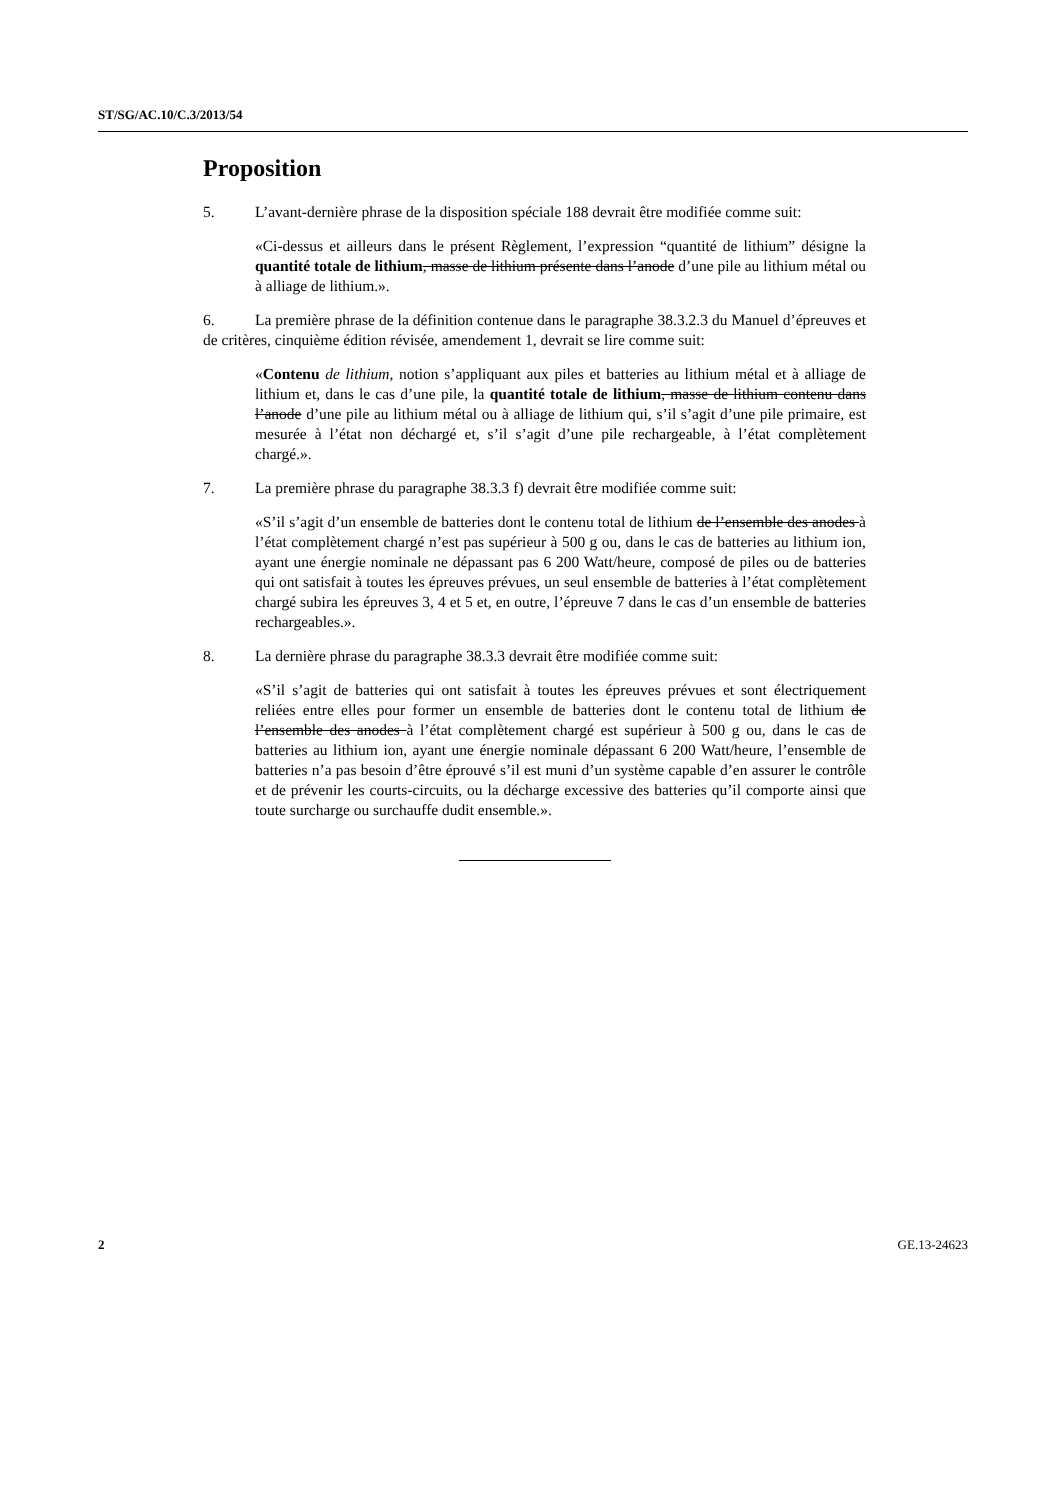ST/SG/AC.10/C.3/2013/54
Proposition
5. L’avant-dernière phrase de la disposition spéciale 188 devrait être modifiée comme suit:
«Ci-dessus et ailleurs dans le présent Règlement, l’expression “quantité de lithium” désigne la quantité totale de lithium, masse de lithium présente dans l’anode d’une pile au lithium métal ou à alliage de lithium.».
6. La première phrase de la définition contenue dans le paragraphe 38.3.2.3 du Manuel d’épreuves et de critères, cinquième édition révisée, amendement 1, devrait se lire comme suit:
«Contenu de lithium, notion s’appliquant aux piles et batteries au lithium métal et à alliage de lithium et, dans le cas d’une pile, la quantité totale de lithium, masse de lithium contenu dans l’anode d’une pile au lithium métal ou à alliage de lithium qui, s’il s’agit d’une pile primaire, est mesurée à l’état non déchargé et, s’il s’agit d’une pile rechargeable, à l’état complètement chargé.».
7. La première phrase du paragraphe 38.3.3 f) devrait être modifiée comme suit:
«S’il s’agit d’un ensemble de batteries dont le contenu total de lithium de l’ensemble des anodes à l’état complètement chargé n’est pas supérieur à 500 g ou, dans le cas de batteries au lithium ion, ayant une énergie nominale ne dépassant pas 6 200 Watt/heure, composé de piles ou de batteries qui ont satisfait à toutes les épreuves prévues, un seul ensemble de batteries à l’état complètement chargé subira les épreuves 3, 4 et 5 et, en outre, l’épreuve 7 dans le cas d’un ensemble de batteries rechargeables.».
8. La dernière phrase du paragraphe 38.3.3 devrait être modifiée comme suit:
«S’il s’agit de batteries qui ont satisfait à toutes les épreuves prévues et sont électriquement reliées entre elles pour former un ensemble de batteries dont le contenu total de lithium de l’ensemble des anodes à l’état complètement chargé est supérieur à 500 g ou, dans le cas de batteries au lithium ion, ayant une énergie nominale dépassant 6 200 Watt/heure, l’ensemble de batteries n’a pas besoin d’être éprouvé s’il est muni d’un système capable d’en assurer le contrôle et de prévenir les courts-circuits, ou la décharge excessive des batteries qu’il comporte ainsi que toute surcharge ou surchauffe dudit ensemble.».
2 GE.13-24623